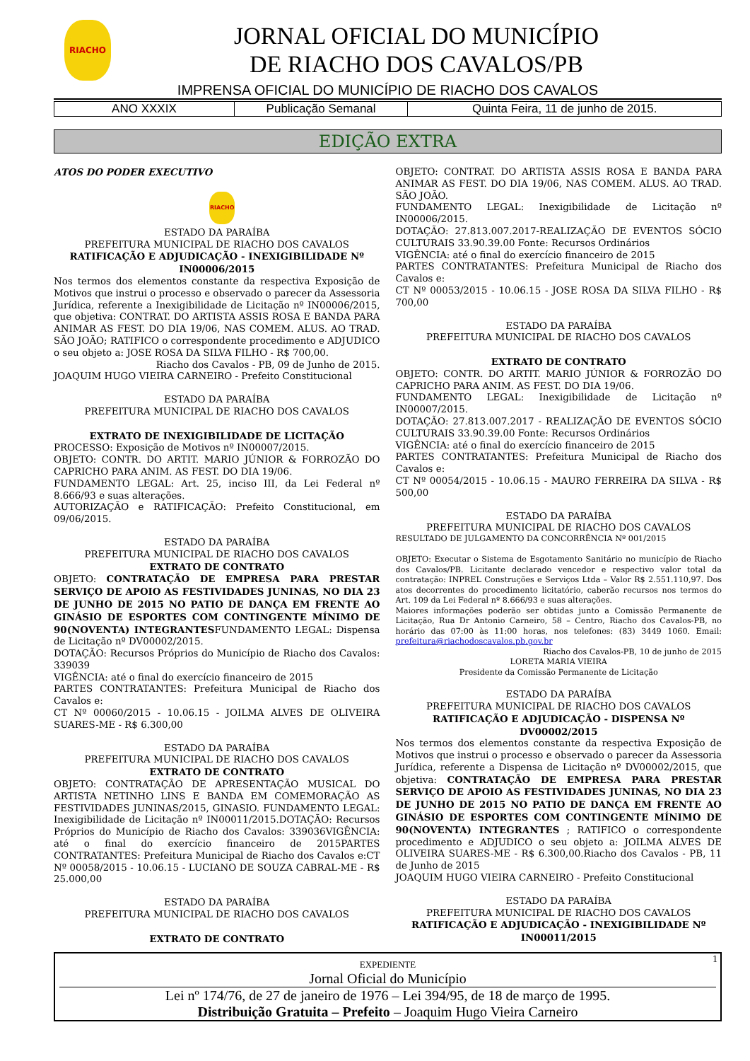RIACHO
JORNAL OFICIAL DO MUNICÍPIO
DE RIACHO DOS CAVALOS/PB
IMPRENSA OFICIAL DO MUNICÍPIO DE RIACHO DOS CAVALOS
| ANO XXXIX | Publicação Semanal | Quinta Feira, 11 de junho de 2015. |
EDIÇÃO EXTRA
ATOS DO PODER EXECUTIVO
RIACHO
ESTADO DA PARAÍBA
PREFEITURA MUNICIPAL DE RIACHO DOS CAVALOS
RATIFICAÇÃO E ADJUDICAÇÃO - INEXIGIBILIDADE Nº IN00006/2015
Nos termos dos elementos constante da respectiva Exposição de Motivos que instrui o processo e observado o parecer da Assessoria Jurídica, referente a Inexigibilidade de Licitação nº IN00006/2015, que objetiva: CONTRAT. DO ARTISTA ASSIS ROSA E BANDA PARA ANIMAR AS FEST. DO DIA 19/06, NAS COMEM. ALUS. AO TRAD. SÃO JOÃO; RATIFICO o correspondente procedimento e ADJUDICO o seu objeto a: JOSE ROSA DA SILVA FILHO - R$ 700,00.
Riacho dos Cavalos - PB, 09 de Junho de 2015.
JOAQUIM HUGO VIEIRA CARNEIRO - Prefeito Constitucional
ESTADO DA PARAÍBA
PREFEITURA MUNICIPAL DE RIACHO DOS CAVALOS
EXTRATO DE INEXIGIBILIDADE DE LICITAÇÃO
PROCESSO: Exposição de Motivos nº IN00007/2015.
OBJETO: CONTR. DO ARTIT. MARIO JÚNIOR & FORROZÃO DO CAPRICHO PARA ANIM. AS FEST. DO DIA 19/06.
FUNDAMENTO LEGAL: Art. 25, inciso III, da Lei Federal nº 8.666/93 e suas alterações.
AUTORIZAÇÃO e RATIFICAÇÃO: Prefeito Constitucional, em 09/06/2015.
ESTADO DA PARAÍBA
PREFEITURA MUNICIPAL DE RIACHO DOS CAVALOS
EXTRATO DE CONTRATO
OBJETO: CONTRATAÇÃO DE EMPRESA PARA PRESTAR SERVIÇO DE APOIO AS FESTIVIDADES JUNINAS, NO DIA 23 DE JUNHO DE 2015 NO PATIO DE DANÇA EM FRENTE AO GINÁSIO DE ESPORTES COM CONTINGENTE MÍNIMO DE 90(NOVENTA) INTEGRANTESFUNDAMENTO LEGAL: Dispensa de Licitação nº DV00002/2015.
DOTAÇÃO: Recursos Próprios do Município de Riacho dos Cavalos: 339039
VIGÊNCIA: até o final do exercício financeiro de 2015
PARTES CONTRATANTES: Prefeitura Municipal de Riacho dos Cavalos e:
CT Nº 00060/2015 - 10.06.15 - JOILMA ALVES DE OLIVEIRA SUARES-ME - R$ 6.300,00
ESTADO DA PARAÍBA
PREFEITURA MUNICIPAL DE RIACHO DOS CAVALOS
EXTRATO DE CONTRATO
OBJETO: CONTRATAÇÃO DE APRESENTAÇÃO MUSICAL DO ARTISTA NETINHO LINS E BANDA EM COMEMORAÇÃO AS FESTIVIDADES JUNINAS/2015, GINASIO. FUNDAMENTO LEGAL: Inexigibilidade de Licitação nº IN00011/2015.DOTAÇÃO: Recursos Próprios do Município de Riacho dos Cavalos: 339036VIGÊNCIA: até o final do exercício financeiro de 2015PARTES CONTRATANTES: Prefeitura Municipal de Riacho dos Cavalos e:CT Nº 00058/2015 - 10.06.15 - LUCIANO DE SOUZA CABRAL-ME - R$ 25.000,00
ESTADO DA PARAÍBA
PREFEITURA MUNICIPAL DE RIACHO DOS CAVALOS
EXTRATO DE CONTRATO
OBJETO: CONTRAT. DO ARTISTA ASSIS ROSA E BANDA PARA ANIMAR AS FEST. DO DIA 19/06, NAS COMEM. ALUS. AO TRAD. SÃO JOÃO.
FUNDAMENTO LEGAL: Inexigibilidade de Licitação nº IN00006/2015.
DOTAÇÃO: 27.813.007.2017-REALIZAÇÃO DE EVENTOS SÓCIO CULTURAIS 33.90.39.00 Fonte: Recursos Ordinários
VIGÊNCIA: até o final do exercício financeiro de 2015
PARTES CONTRATANTES: Prefeitura Municipal de Riacho dos Cavalos e:
CT Nº 00053/2015 - 10.06.15 - JOSE ROSA DA SILVA FILHO - R$ 700,00
ESTADO DA PARAÍBA
PREFEITURA MUNICIPAL DE RIACHO DOS CAVALOS
EXTRATO DE CONTRATO
OBJETO: CONTR. DO ARTIT. MARIO JÚNIOR & FORROZÃO DO CAPRICHO PARA ANIM. AS FEST. DO DIA 19/06.
FUNDAMENTO LEGAL: Inexigibilidade de Licitação nº IN00007/2015.
DOTAÇÃO: 27.813.007.2017 - REALIZAÇÃO DE EVENTOS SÓCIO CULTURAIS 33.90.39.00 Fonte: Recursos Ordinários
VIGÊNCIA: até o final do exercício financeiro de 2015
PARTES CONTRATANTES: Prefeitura Municipal de Riacho dos Cavalos e:
CT Nº 00054/2015 - 10.06.15 - MAURO FERREIRA DA SILVA - R$ 500,00
ESTADO DA PARAÍBA
PREFEITURA MUNICIPAL DE RIACHO DOS CAVALOS
RESULTADO DE JULGAMENTO DA CONCORRÊNCIA Nº 001/2015
OBJETO: Executar o Sistema de Esgotamento Sanitário no município de Riacho dos Cavalos/PB. Licitante declarado vencedor e respectivo valor total da contratação: INPREL Construções e Serviços Ltda – Valor R$ 2.551.110,97. Dos atos decorrentes do procedimento licitatório, caberão recursos nos termos do Art. 109 da Lei Federal nº 8.666/93 e suas alterações.
Maiores informações poderão ser obtidas junto a Comissão Permanente de Licitação, Rua Dr Antonio Carneiro, 58 – Centro, Riacho dos Cavalos-PB, no horário das 07:00 às 11:00 horas, nos telefones: (83) 3449 1060. Email: prefeitura@riachodoscavalos.pb.gov.br
Riacho dos Cavalos-PB, 10 de junho de 2015
LORETA MARIA VIEIRA
Presidente da Comissão Permanente de Licitação
ESTADO DA PARAÍBA
PREFEITURA MUNICIPAL DE RIACHO DOS CAVALOS
RATIFICAÇÃO E ADJUDICAÇÃO - DISPENSA Nº DV00002/2015
Nos termos dos elementos constante da respectiva Exposição de Motivos que instrui o processo e observado o parecer da Assessoria Jurídica, referente a Dispensa de Licitação nº DV00002/2015, que objetiva: CONTRATAÇÃO DE EMPRESA PARA PRESTAR SERVIÇO DE APOIO AS FESTIVIDADES JUNINAS, NO DIA 23 DE JUNHO DE 2015 NO PATIO DE DANÇA EM FRENTE AO GINÁSIO DE ESPORTES COM CONTINGENTE MÍNIMO DE 90(NOVENTA) INTEGRANTES ; RATIFICO o correspondente procedimento e ADJUDICO o seu objeto a: JOILMA ALVES DE OLIVEIRA SUARES-ME - R$ 6.300,00.Riacho dos Cavalos - PB, 11 de Junho de 2015
JOAQUIM HUGO VIEIRA CARNEIRO - Prefeito Constitucional
ESTADO DA PARAÍBA
PREFEITURA MUNICIPAL DE RIACHO DOS CAVALOS
RATIFICAÇÃO E ADJUDICAÇÃO - INEXIGIBILIDADE Nº IN00011/2015
1
EXPEDIENTE
Jornal Oficial do Município
Lei nº 174/76, de 27 de janeiro de 1976 – Lei 394/95, de 18 de março de 1995.
Distribuição Gratuita – Prefeito – Joaquim Hugo Vieira Carneiro